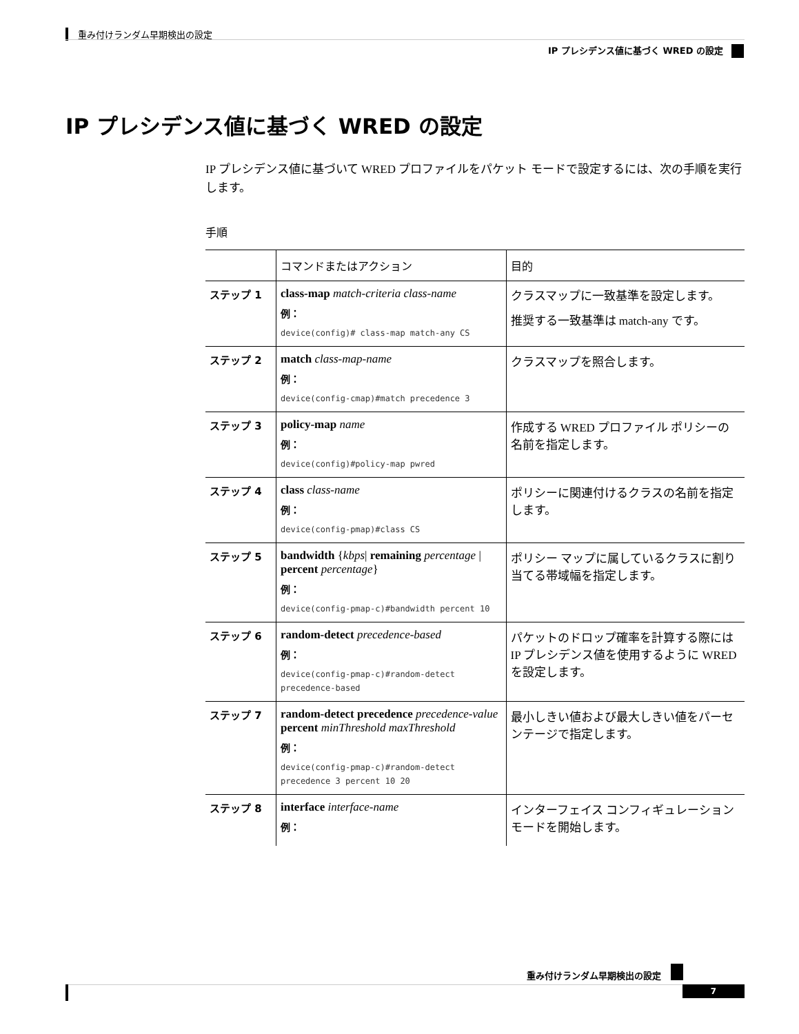重み付けランダム早期検出の設定
IP プレシデンス値に基づく WRED の設定
IP プレシデンス値に基づく WRED の設定
IP プレシデンス値に基づいて WRED プロファイルをパケット モードで設定するには、次の手順を実行します。
手順
| | コマンドまたはアクション | 目的 |
| --- | --- | --- |
| ステップ 1 | class-map match-criteria class-name 例： device(config)# class-map match-any CS | クラスマップに一致基準を設定します。 推奨する一致基準は match-any です。 |
| ステップ 2 | match class-map-name 例： device(config-cmap)#match precedence 3 | クラスマップを照合します。 |
| ステップ 3 | policy-map name 例： device(config)#policy-map pwred | 作成する WRED プロファイル ポリシーの名前を指定します。 |
| ステップ 4 | class class-name 例： device(config-pmap)#class CS | ポリシーに関連付けるクラスの名前を指定します。 |
| ステップ 5 | bandwidth { kbps / remaining percentage / percent percentage } 例： device(config-pmap-c)#bandwidth percent 10 | ポリシー マップに属しているクラスに割り当てる帯域幅を指定します。 |
| ステップ 6 | random-detect precedence-based 例： device(config-pmap-c)#random-detect precedence-based | パケットのドロップ確率を計算する際には IP プレシデンス値を使用するように WRED を設定します。 |
| ステップ 7 | random-detect precedence precedence-value percent minThreshold maxThreshold 例： device(config-pmap-c)#random-detect precedence 3 percent 10 20 | 最小しきい値および最大しきい値をパーセンテージで指定します。 |
| ステップ 8 | interface interface-name 例： | インターフェイス コンフィギュレーション モードを開始します。 |
重み付けランダム早期検出の設定
7